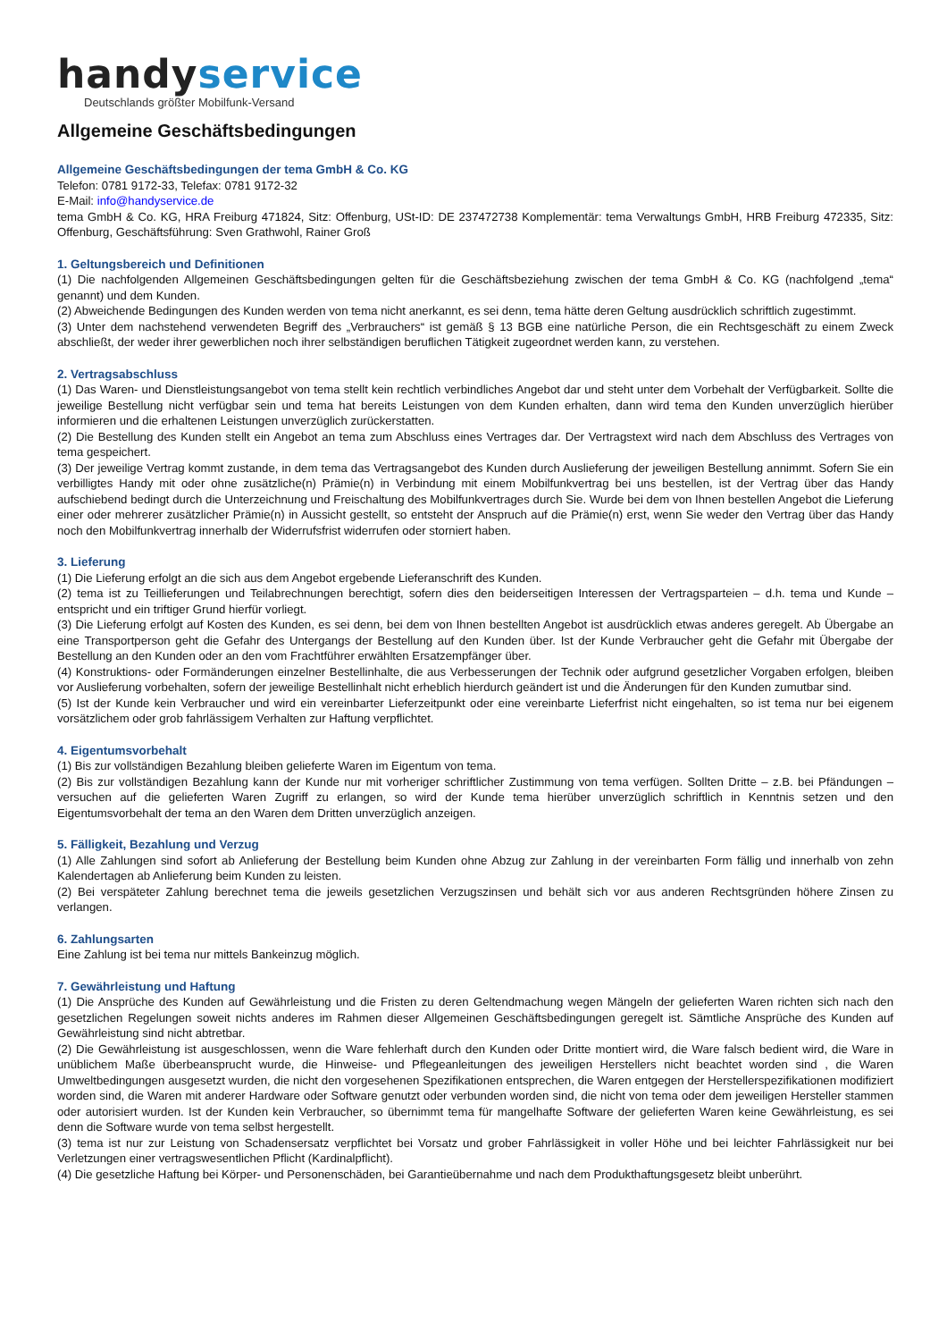handy service
Deutschlands größter Mobilfunk-Versand
Allgemeine Geschäftsbedingungen
Allgemeine Geschäftsbedingungen der tema GmbH & Co. KG
Telefon: 0781 9172-33, Telefax: 0781 9172-32
E-Mail: info@handyservice.de
tema GmbH & Co. KG, HRA Freiburg 471824, Sitz: Offenburg, USt-ID: DE 237472738 Komplementär: tema Verwaltungs GmbH, HRB Freiburg 472335, Sitz: Offenburg, Geschäftsführung: Sven Grathwohl, Rainer Groß
1. Geltungsbereich und Definitionen
(1) Die nachfolgenden Allgemeinen Geschäftsbedingungen gelten für die Geschäftsbeziehung zwischen der tema GmbH & Co. KG (nachfolgend „tema“ genannt) und dem Kunden.
(2) Abweichende Bedingungen des Kunden werden von tema nicht anerkannt, es sei denn, tema hätte deren Geltung ausdrücklich schriftlich zugestimmt.
(3) Unter dem nachstehend verwendeten Begriff des „Verbrauchers“ ist gemäß § 13 BGB eine natürliche Person, die ein Rechtsgeschäft zu einem Zweck abschließt, der weder ihrer gewerblichen noch ihrer selbständigen beruflichen Tätigkeit zugeordnet werden kann, zu verstehen.
2. Vertragsabschluss
(1) Das Waren- und Dienstleistungsangebot von tema stellt kein rechtlich verbindliches Angebot dar und steht unter dem Vorbehalt der Verfügbarkeit. Sollte die jeweilige Bestellung nicht verfügbar sein und tema hat bereits Leistungen von dem Kunden erhalten, dann wird tema den Kunden unverzüglich hierüber informieren und die erhaltenen Leistungen unverzüglich zurückerstatten.
(2) Die Bestellung des Kunden stellt ein Angebot an tema zum Abschluss eines Vertrages dar. Der Vertragstext wird nach dem Abschluss des Vertrages von tema gespeichert.
(3) Der jeweilige Vertrag kommt zustande, in dem tema das Vertragsangebot des Kunden durch Auslieferung der jeweiligen Bestellung annimmt. Sofern Sie ein verbilligtes Handy mit oder ohne zusätzliche(n) Prämie(n) in Verbindung mit einem Mobilfunkvertrag bei uns bestellen, ist der Vertrag über das Handy aufschiebend bedingt durch die Unterzeichnung und Freischaltung des Mobilfunkvertrages durch Sie. Wurde bei dem von Ihnen bestellen Angebot die Lieferung einer oder mehrerer zusätzlicher Prämie(n) in Aussicht gestellt, so entsteht der Anspruch auf die Prämie(n) erst, wenn Sie weder den Vertrag über das Handy noch den Mobilfunkvertrag innerhalb der Widerrufsfrist widerrufen oder storniert haben.
3. Lieferung
(1) Die Lieferung erfolgt an die sich aus dem Angebot ergebende Lieferanschrift des Kunden.
(2) tema ist zu Teillieferungen und Teilabrechnungen berechtigt, sofern dies den beiderseitigen Interessen der Vertragsparteien – d.h. tema und Kunde – entspricht und ein triftiger Grund hierfür vorliegt.
(3) Die Lieferung erfolgt auf Kosten des Kunden, es sei denn, bei dem von Ihnen bestellten Angebot ist ausdrücklich etwas anderes geregelt. Ab Übergabe an eine Transportperson geht die Gefahr des Untergangs der Bestellung auf den Kunden über. Ist der Kunde Verbraucher geht die Gefahr mit Übergabe der Bestellung an den Kunden oder an den vom Frachtführer erwählten Ersatzempfänger über.
(4) Konstruktions- oder Formänderungen einzelner Bestellinhalte, die aus Verbesserungen der Technik oder aufgrund gesetzlicher Vorgaben erfolgen, bleiben vor Auslieferung vorbehalten, sofern der jeweilige Bestellinhalt nicht erheblich hierdurch geändert ist und die Änderungen für den Kunden zumutbar sind.
(5) Ist der Kunde kein Verbraucher und wird ein vereinbarter Lieferzeitpunkt oder eine vereinbarte Lieferfrist nicht eingehalten, so ist tema nur bei eigenem vorsätzlichem oder grob fahrlässigem Verhalten zur Haftung verpflichtet.
4. Eigentumsvorbehalt
(1) Bis zur vollständigen Bezahlung bleiben gelieferte Waren im Eigentum von tema.
(2) Bis zur vollständigen Bezahlung kann der Kunde nur mit vorheriger schriftlicher Zustimmung von tema verfügen. Sollten Dritte – z.B. bei Pfändungen – versuchen auf die gelieferten Waren Zugriff zu erlangen, so wird der Kunde tema hierüber unverzüglich schriftlich in Kenntnis setzen und den Eigentumsvorbehalt der tema an den Waren dem Dritten unverzüglich anzeigen.
5. Fälligkeit, Bezahlung und Verzug
(1) Alle Zahlungen sind sofort ab Anlieferung der Bestellung beim Kunden ohne Abzug zur Zahlung in der vereinbarten Form fällig und innerhalb von zehn Kalendertagen ab Anlieferung beim Kunden zu leisten.
(2) Bei verspäteter Zahlung berechnet tema die jeweils gesetzlichen Verzugszinsen und behält sich vor aus anderen Rechtsgründen höhere Zinsen zu verlangen.
6. Zahlungsarten
Eine Zahlung ist bei tema nur mittels Bankeinzug möglich.
7. Gewährleistung und Haftung
(1) Die Ansprüche des Kunden auf Gewährleistung und die Fristen zu deren Geltendmachung wegen Mängeln der gelieferten Waren richten sich nach den gesetzlichen Regelungen soweit nichts anderes im Rahmen dieser Allgemeinen Geschäftsbedingungen geregelt ist. Sämtliche Ansprüche des Kunden auf Gewährleistung sind nicht abtretbar.
(2) Die Gewährleistung ist ausgeschlossen, wenn die Ware fehlerhaft durch den Kunden oder Dritte montiert wird, die Ware falsch bedient wird, die Ware in unüblichem Maße überbeansprucht wurde, die Hinweise- und Pflegeanleitungen des jeweiligen Herstellers nicht beachtet worden sind , die Waren Umweltbedingungen ausgesetzt wurden, die nicht den vorgesehenen Spezifikationen entsprechen, die Waren entgegen der Herstellerspezifikationen modifiziert worden sind, die Waren mit anderer Hardware oder Software genutzt oder verbunden worden sind, die nicht von tema oder dem jeweiligen Hersteller stammen oder autorisiert wurden. Ist der Kunden kein Verbraucher, so übernimmt tema für mangelhafte Software der gelieferten Waren keine Gewährleistung, es sei denn die Software wurde von tema selbst hergestellt.
(3) tema ist nur zur Leistung von Schadensersatz verpflichtet bei Vorsatz und grober Fahrlässigkeit in voller Höhe und bei leichter Fahrlässigkeit nur bei Verletzungen einer vertragswesentlichen Pflicht (Kardinalpflicht).
(4) Die gesetzliche Haftung bei Körper- und Personenschäden, bei Garantieübernahme und nach dem Produkthaftungsgesetz bleibt unberührt.